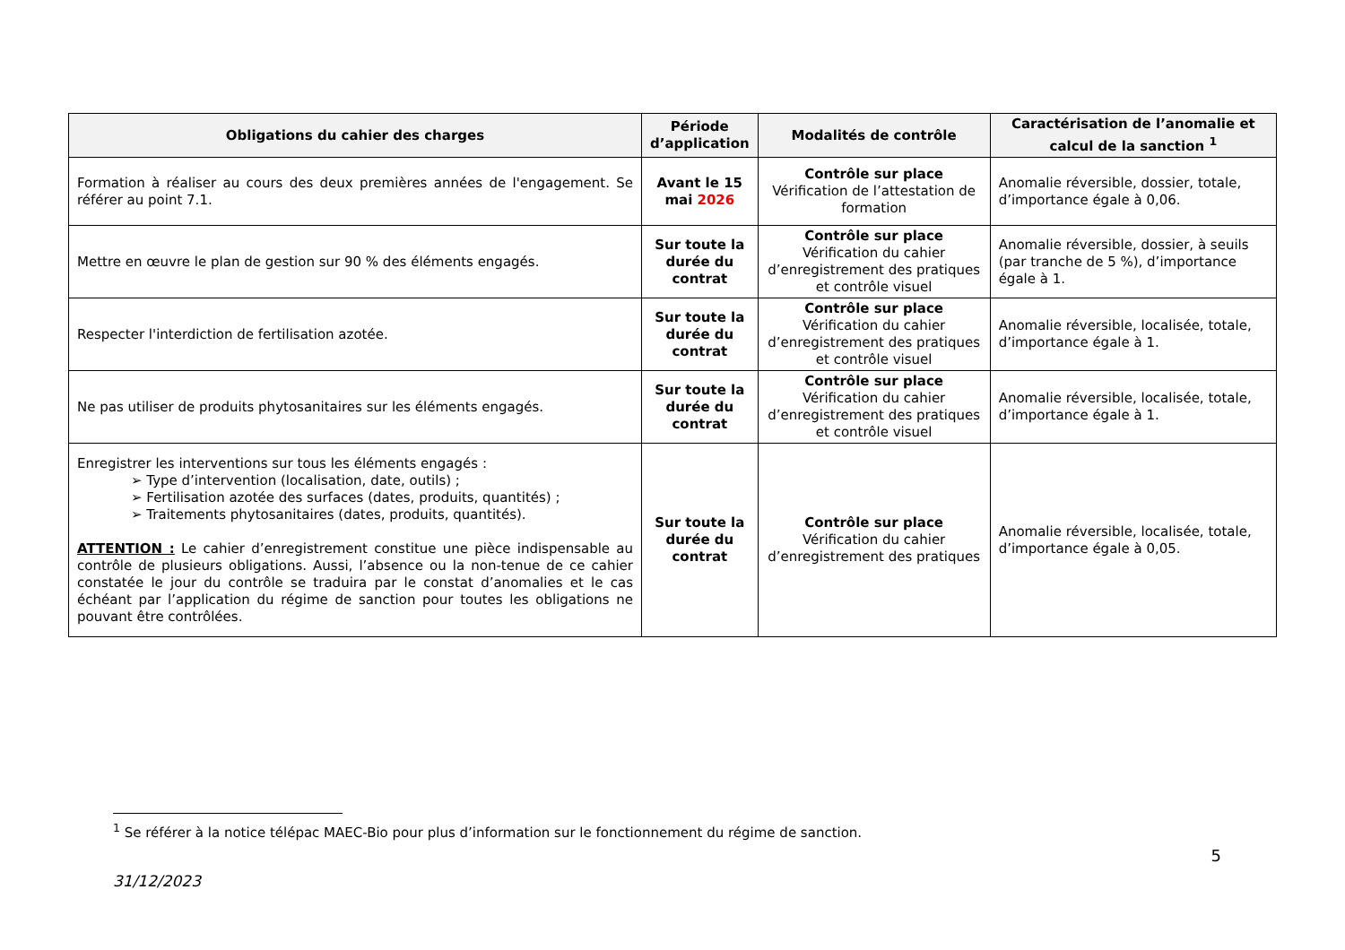| Obligations du cahier des charges | Période d’application | Modalités de contrôle | Caractérisation de l’anomalie et calcul de la sanction <sup>1</sup> |
| --- | --- | --- | --- |
| Formation à réaliser au cours des deux premières années de l'engagement. Se référer au point 7.1. | Avant le 15 mai 2026 | Contrôle sur place Vérification de l’attestation de formation | Anomalie réversible, dossier, totale, d’importance égale à 0,06. |
| Mettre en œuvre le plan de gestion sur 90 % des éléments engagés. | Sur toute la durée du contrat | Contrôle sur place Vérification du cahier d’enregistrement des pratiques et contrôle visuel | Anomalie réversible, dossier, à seuils (par tranche de 5 %), d’importance égale à 1. |
| Respecter l'interdiction de fertilisation azotée. | Sur toute la durée du contrat | Contrôle sur place Vérification du cahier d’enregistrement des pratiques et contrôle visuel | Anomalie réversible, localisée, totale, d’importance égale à 1. |
| Ne pas utiliser de produits phytosanitaires sur les éléments engagés. | Sur toute la durée du contrat | Contrôle sur place Vérification du cahier d’enregistrement des pratiques et contrôle visuel | Anomalie réversible, localisée, totale, d’importance égale à 1. |
| Enregistrer les interventions sur tous les éléments engagés : ➢ Type d’intervention (localisation, date, outils) ; ➢ Fertilisation azotée des surfaces (dates, produits, quantités) ; ➢ Traitements phytosanitaires (dates, produits, quantités). ATTENTION : Le cahier d’enregistrement constitue une pièce indispensable au contrôle de plusieurs obligations. Aussi, l’absence ou la non-tenue de ce cahier constatée le jour du contrôle se traduira par le constat d’anomalies et le cas échéant par l’application du régime de sanction pour toutes les obligations ne pouvant être contrôlées. | Sur toute la durée du contrat | Contrôle sur place Vérification du cahier d’enregistrement des pratiques | Anomalie réversible, localisée, totale, d’importance égale à 0,05. |
<sup>1</sup> Se référer à la notice télépac MAEC-Bio pour plus d’information sur le fonctionnement du régime de sanction.
5
31/12/2023